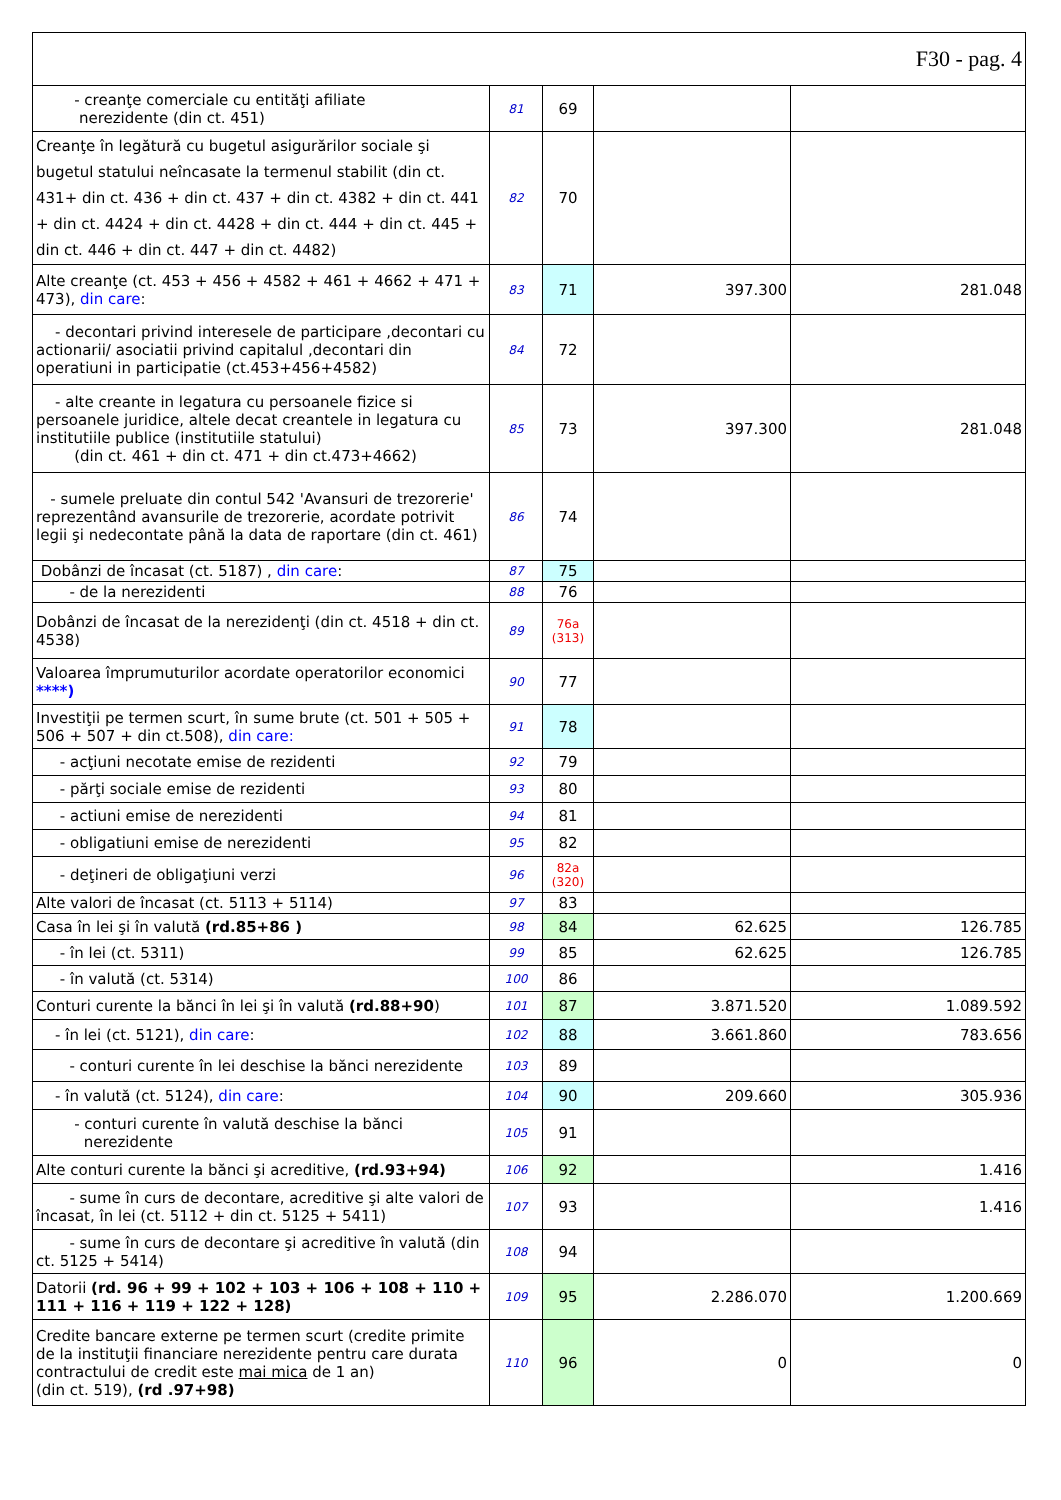| F30 - pag. 4 | | | | |
| - creanţe comerciale cu entităţi afiliate nerezidente (din ct. 451) | 81 | 69 | | |
| Creanţe în legătură cu bugetul asigurărilor sociale şi bugetul statului neîncasate la termenul stabilit (din ct. 431+ din ct. 436 + din ct. 437 + din ct. 4382 + din ct. 441 + din ct. 4424 + din ct. 4428 + din ct. 444 + din ct. 445 + din ct. 446 + din ct. 447 + din ct. 4482) | 82 | 70 | | |
| Alte creanţe (ct. 453 + 456 + 4582 + 461 + 4662 + 471 + 473), din care : | 83 | 71 | 397.300 | 281.048 |
| - decontari privind interesele de participare ,decontari cu actionarii/ asociatii privind capitalul ,decontari din operatiuni in participatie (ct.453+456+4582) | 84 | 72 | | |
| - alte creante in legatura cu persoanele fizice si persoanele juridice, altele decat creantele in legatura cu institutiile publice (institutiile statului) (din ct. 461 + din ct. 471 + din ct.473+4662) | 85 | 73 | 397.300 | 281.048 |
| - sumele preluate din contul 542 'Avansuri de trezorerie' reprezentând avansurile de trezorerie, acordate potrivit legii şi nedecontate până la data de raportare (din ct. 461) | 86 | 74 | | |
| Dobânzi de încasat (ct. 5187) , din care : | 87 | 75 | | |
| - de la nerezidenti | 88 | 76 | | |
| Dobânzi de încasat de la nerezidenţi (din ct. 4518 + din ct. 4538) | 89 | 76a (313) | | |
| Valoarea împrumuturilor acordate operatorilor economici ****) | 90 | 77 | | |
| Investiţii pe termen scurt, în sume brute (ct. 501 + 505 + 506 + 507 + din ct.508), din care: | 91 | 78 | | |
| - acţiuni necotate emise de rezidenti | 92 | 79 | | |
| - părţi sociale emise de rezidenti | 93 | 80 | | |
| - actiuni emise de nerezidenti | 94 | 81 | | |
| - obligatiuni emise de nerezidenti | 95 | 82 | | |
| - deţineri de obligaţiuni verzi | 96 | 82a (320) | | |
| Alte valori de încasat (ct. 5113 + 5114) | 97 | 83 | | |
| Casa în lei şi în valută (rd.85+86 ) | 98 | 84 | 62.625 | 126.785 |
| - în lei (ct. 5311) | 99 | 85 | 62.625 | 126.785 |
| - în valută (ct. 5314) | 100 | 86 | | |
| Conturi curente la bănci în lei şi în valută (rd.88+90 ) | 101 | 87 | 3.871.520 | 1.089.592 |
| - în lei (ct. 5121), din care : | 102 | 88 | 3.661.860 | 783.656 |
| - conturi curente în lei deschise la bănci nerezidente | 103 | 89 | | |
| - în valută (ct. 5124), din care : | 104 | 90 | 209.660 | 305.936 |
| - conturi curente în valută deschise la bănci nerezidente | 105 | 91 | | |
| Alte conturi curente la bănci şi acreditive, (rd.93+94) | 106 | 92 | | 1.416 |
| - sume în curs de decontare, acreditive şi alte valori de încasat, în lei (ct. 5112 + din ct. 5125 + 5411) | 107 | 93 | | 1.416 |
| - sume în curs de decontare şi acreditive în valută (din ct. 5125 + 5414) | 108 | 94 | | |
| Datorii (rd. 96 + 99 + 102 + 103 + 106 + 108 + 110 + 111 + 116 + 119 + 122 + 128) | 109 | 95 | 2.286.070 | 1.200.669 |
| Credite bancare externe pe termen scurt (credite primite de la instituţii financiare nerezidente pentru care durata contractului de credit este mai mica de 1 an) (din ct. 519), (rd .97+98) | 110 | 96 | 0 | 0 |